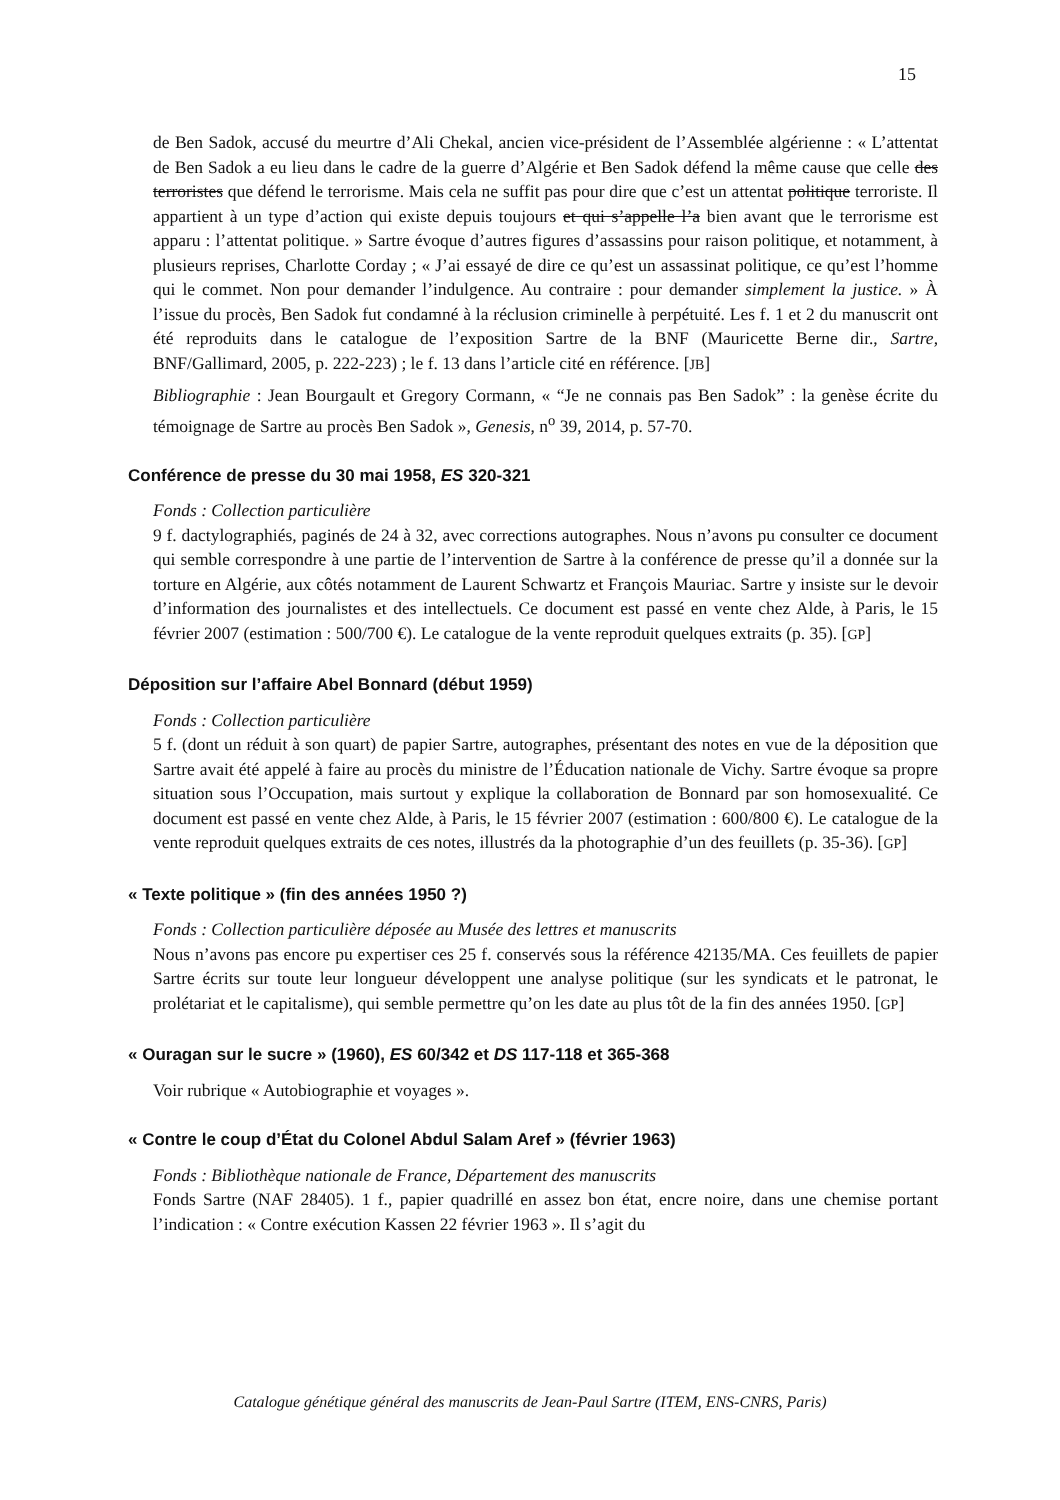15
de Ben Sadok, accusé du meurtre d’Ali Chekal, ancien vice-président de l’Assemblée algérienne : « L’attentat de Ben Sadok a eu lieu dans le cadre de la guerre d’Algérie et Ben Sadok défend la même cause que celle des terroristes que défend le terrorisme. Mais cela ne suffit pas pour dire que c’est un attentat politique terroriste. Il appartient à un type d’action qui existe depuis toujours et qui s’appelle l’a bien avant que le terrorisme est apparu : l’attentat politique. » Sartre évoque d’autres figures d’assassins pour raison politique, et notamment, à plusieurs reprises, Charlotte Corday ; « J’ai essayé de dire ce qu’est un assassinat politique, ce qu’est l’homme qui le commet. Non pour demander l’indulgence. Au contraire : pour demander simplement la justice. » À l’issue du procès, Ben Sadok fut condamné à la réclusion criminelle à perpétuité. Les f. 1 et 2 du manuscrit ont été reproduits dans le catalogue de l’exposition Sartre de la BNF (Mauricette Berne dir., Sartre, BNF/Gallimard, 2005, p. 222-223) ; le f. 13 dans l’article cité en référence. [JB]
Bibliographie : Jean Bourgault et Gregory Cormann, « “Je ne connais pas Ben Sadok” : la genèse écrite du témoignage de Sartre au procès Ben Sadok », Genesis, n<sup>o</sup> 39, 2014, p. 57-70.
Conférence de presse du 30 mai 1958, ES 320-321
Fonds : Collection particulière
9 f. dactylographiés, paginés de 24 à 32, avec corrections autographes. Nous n’avons pu consulter ce document qui semble correspondre à une partie de l’intervention de Sartre à la conférence de presse qu’il a donnée sur la torture en Algérie, aux côtés notamment de Laurent Schwartz et François Mauriac. Sartre y insiste sur le devoir d’information des journalistes et des intellectuels. Ce document est passé en vente chez Alde, à Paris, le 15 février 2007 (estimation : 500/700 €). Le catalogue de la vente reproduit quelques extraits (p. 35). [GP]
Déposition sur l’affaire Abel Bonnard (début 1959)
Fonds : Collection particulière
5 f. (dont un réduit à son quart) de papier Sartre, autographes, présentant des notes en vue de la déposition que Sartre avait été appelé à faire au procès du ministre de l’Éducation nationale de Vichy. Sartre évoque sa propre situation sous l’Occupation, mais surtout y explique la collaboration de Bonnard par son homosexualité. Ce document est passé en vente chez Alde, à Paris, le 15 février 2007 (estimation : 600/800 €). Le catalogue de la vente reproduit quelques extraits de ces notes, illustrés da la photographie d’un des feuillets (p. 35-36). [GP]
« Texte politique » (fin des années 1950 ?)
Fonds : Collection particulière déposée au Musée des lettres et manuscrits
Nous n’avons pas encore pu expertiser ces 25 f. conservés sous la référence 42135/MA. Ces feuillets de papier Sartre écrits sur toute leur longueur développent une analyse politique (sur les syndicats et le patronat, le prolétariat et le capitalisme), qui semble permettre qu’on les date au plus tôt de la fin des années 1950. [GP]
« Ouragan sur le sucre » (1960), ES 60/342 et DS 117-118 et 365-368
Voir rubrique « Autobiographie et voyages ».
« Contre le coup d’État du Colonel Abdul Salam Aref » (février 1963)
Fonds : Bibliothèque nationale de France, Département des manuscrits
Fonds Sartre (NAF 28405). 1 f., papier quadrillé en assez bon état, encre noire, dans une chemise portant l’indication : « Contre exécution Kassen 22 février 1963 ». Il s’agit du
Catalogue génétique général des manuscrits de Jean-Paul Sartre (ITEM, ENS-CNRS, Paris)